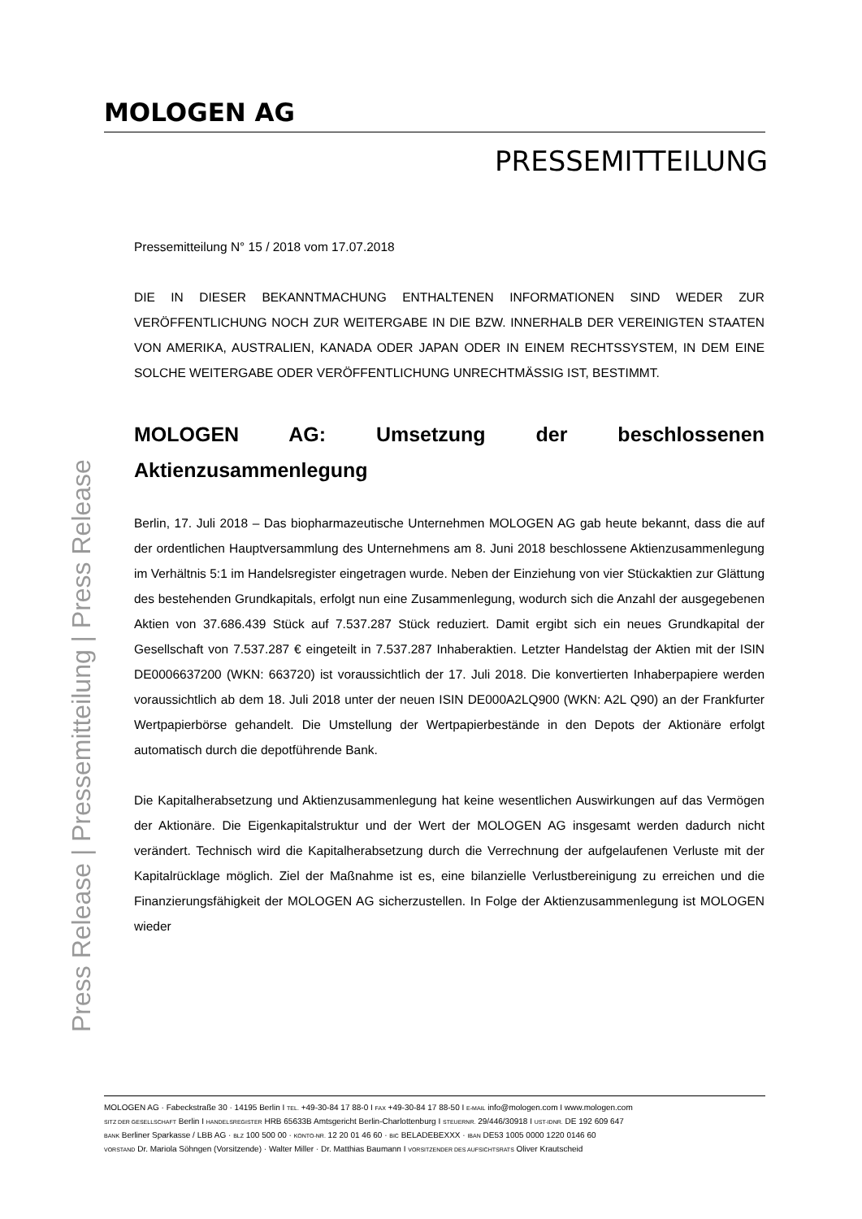MOLOGEN AG
PRESSEMITTEILUNG
Press Release | Pressemitteilung | Press Release
Pressemitteilung N° 15 / 2018 vom 17.07.2018
DIE IN DIESER BEKANNTMACHUNG ENTHALTENEN INFORMATIONEN SIND WEDER ZUR VERÖFFENTLICHUNG NOCH ZUR WEITERGABE IN DIE BZW. INNERHALB DER VEREINIGTEN STAATEN VON AMERIKA, AUSTRALIEN, KANADA ODER JAPAN ODER IN EINEM RECHTSSYSTEM, IN DEM EINE SOLCHE WEITERGABE ODER VERÖFFENTLICHUNG UNRECHTMÄSSIG IST, BESTIMMT.
MOLOGEN AG: Umsetzung der beschlossenen Aktienzusammenlegung
Berlin, 17. Juli 2018 – Das biopharmazeutische Unternehmen MOLOGEN AG gab heute bekannt, dass die auf der ordentlichen Hauptversammlung des Unternehmens am 8. Juni 2018 beschlossene Aktienzusammenlegung im Verhältnis 5:1 im Handelsregister eingetragen wurde. Neben der Einziehung von vier Stückaktien zur Glättung des bestehenden Grundkapitals, erfolgt nun eine Zusammenlegung, wodurch sich die Anzahl der ausgegebenen Aktien von 37.686.439 Stück auf 7.537.287 Stück reduziert. Damit ergibt sich ein neues Grundkapital der Gesellschaft von 7.537.287 € eingeteilt in 7.537.287 Inhaberaktien. Letzter Handelstag der Aktien mit der ISIN DE0006637200 (WKN: 663720) ist voraussichtlich der 17. Juli 2018. Die konvertierten Inhaberpapiere werden voraussichtlich ab dem 18. Juli 2018 unter der neuen ISIN DE000A2LQ900 (WKN: A2L Q90) an der Frankfurter Wertpapierbörse gehandelt. Die Umstellung der Wertpapierbestände in den Depots der Aktionäre erfolgt automatisch durch die depotführende Bank.
Die Kapitalherabsetzung und Aktienzusammenlegung hat keine wesentlichen Auswirkungen auf das Vermögen der Aktionäre. Die Eigenkapitalstruktur und der Wert der MOLOGEN AG insgesamt werden dadurch nicht verändert. Technisch wird die Kapitalherabsetzung durch die Verrechnung der aufgelaufenen Verluste mit der Kapitalrücklage möglich. Ziel der Maßnahme ist es, eine bilanzielle Verlustbereinigung zu erreichen und die Finanzierungsfähigkeit der MOLOGEN AG sicherzustellen. In Folge der Aktienzusammenlegung ist MOLOGEN wieder
MOLOGEN AG · Fabeckstraße 30 · 14195 Berlin I TEL. +49-30-84 17 88-0 I FAX +49-30-84 17 88-50 I E-MAIL info@mologen.com I www.mologen.com
SITZ DER GESELLSCHAFT Berlin I HANDELSREGISTER HRB 65633B Amtsgericht Berlin-Charlottenburg I STEUERNR. 29/446/30918 I UST-IDNR. DE 192 609 647
BANK Berliner Sparkasse / LBB AG · BLZ 100 500 00 · KONTO-NR. 12 20 01 46 60 · BIC BELADEBEXXX · IBAN DE53 1005 0000 1220 0146 60
VORSTAND Dr. Mariola Söhngen (Vorsitzende) · Walter Miller · Dr. Matthias Baumann I VORSITZENDER DES AUFSICHTSRATS Oliver Krautscheid